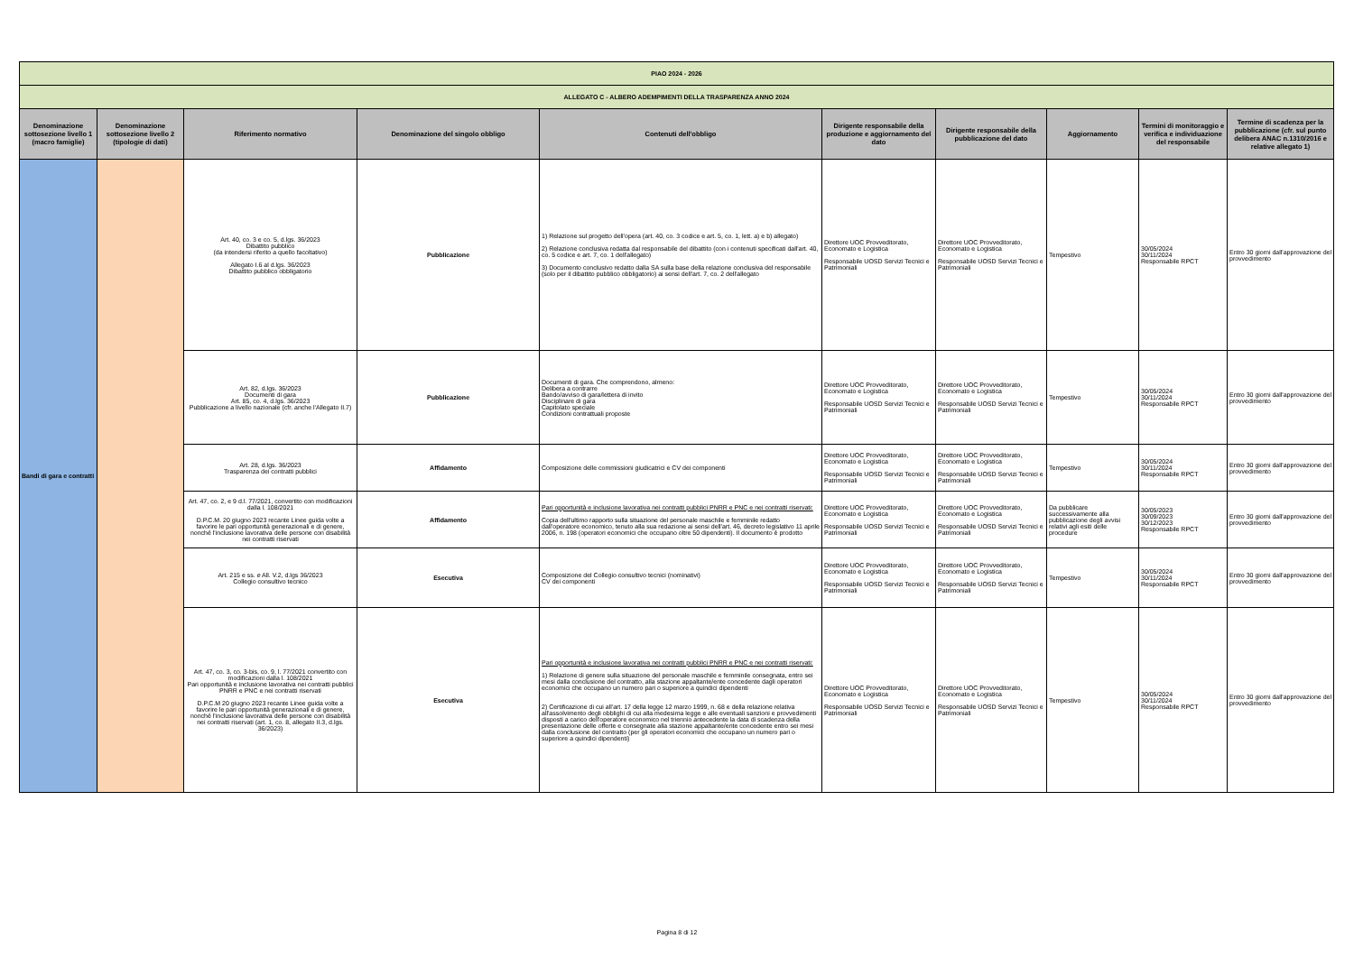| PIAO 2024 - 2026 | | | | | | | | | |
| ALLEGATO C - ALBERO ADEMPIMENTI DELLA TRASPARENZA ANNO 2024 | | | | | | | | | |
| Denominazione sottosezione livello 1 (macro famiglie) | Denominazione sottosezione livello 2 (tipologie di dati) | Riferimento normativo | Denominazione del singolo obbligo | Contenuti dell'obbligo | Dirigente responsabile della produzione e aggiornamento del dato | Dirigente responsabile della pubblicazione del dato | Aggiornamento | Termini di monitoraggio e verifica e individuazione del responsabile | Termine di scadenza per la pubblicazione (cfr. sul punto delibera ANAC n.1310/2016 e relative allegato 1) |
| Bandi di gara e contratti | | Art. 40, co. 3 e co. 5, d.lgs. 36/2023 Dibattito pubblico (da intendersi riferito a quello facoltativo) Allegato I.6 al d.lgs. 36/2023 Dibattito pubblico obbligatorio | Pubblicazione | 1) Relazione sul progetto dell'opera (art. 40, co. 3 codice e art. 5, co. 1, lett. a) e b) allegato) 2) Relazione conclusiva redatta dal responsabile del dibattito (con i contenuti specificati dall'art. 40, co. 5 codice e art. 7, co. 1 dell'allegato) 3) Documento conclusivo redatto dalla SA sulla base della relazione conclusiva del responsabile (solo per il dibattito pubblico obbligatorio) ai sensi dell'art. 7, co. 2 dell'allegato | Direttore UOC Provveditorato, Economato e Logistica Responsabile UOSD Servizi Tecnici e Patrimoniali | Direttore UOC Provveditorato, Economato e Logistica Responsabile UOSD Servizi Tecnici e Patrimoniali | Tempestivo | 30/05/2024 30/11/2024 Responsabile RPCT | Entro 30 giorni dall'approvazione del provvedimento |
| | | Art. 82, d.lgs. 36/2023 Documenti di gara Art. 85, co. 4, d.lgs. 36/2023 Pubblicazione a livello nazionale (cfr. anche l'Allegato II.7) | Pubblicazione | Documenti di gara. Che comprendono, almeno: Delibera a contrarre Bando/avviso di gara/lettera di invito Disciplinare di gara Capitolato speciale Condizioni contrattuali proposte | Direttore UOC Provveditorato, Economato e Logistica Responsabile UOSD Servizi Tecnici e Patrimoniali | Direttore UOC Provveditorato, Economato e Logistica Responsabile UOSD Servizi Tecnici e Patrimoniali | Tempestivo | 30/05/2024 30/11/2024 Responsabile RPCT | Entro 30 giorni dall'approvazione del provvedimento |
| | | Art. 28, d.lgs. 36/2023 Trasparenza dei contratti pubblici | Affidamento | Composizione delle commissioni giudicatrici e CV dei componenti | Direttore UOC Provveditorato, Economato e Logistica Responsabile UOSD Servizi Tecnici e Patrimoniali | Direttore UOC Provveditorato, Economato e Logistica Responsabile UOSD Servizi Tecnici e Patrimoniali | Tempestivo | 30/05/2024 30/11/2024 Responsabile RPCT | Entro 30 giorni dall'approvazione del provvedimento |
| | | Art. 47, co. 2, e 9 d.l. 77/2021, convertito con modificazioni dalla l. 108/2021 D.P.C.M. 20 giugno 2023 recante Linee guida volte a favorire le pari opportunità generazionali e di genere, nonché l'inclusione lavorativa delle persone con disabilità nei contratti riservati | Affidamento | Pari opportunità e inclusione lavorativa nei contratti pubblici PNRR e PNC e nei contratti riservati: Copia dell'ultimo rapporto sulla situazione del personale maschile e femminile redatto dall'operatore economico, tenuto alla sua redazione ai sensi dell'art. 46, decreto legislativo 11 aprile 2006, n. 198 (operatori economici che occupano oltre 50 dipendenti). Il documento è prodotto | Direttore UOC Provveditorato, Economato e Logistica Responsabile UOSD Servizi Tecnici e Patrimoniali | Direttore UOC Provveditorato, Economato e Logistica Responsabile UOSD Servizi Tecnici e Patrimoniali | Da pubblicare successivamente alla pubblicazione degli avvisi relativi agli esiti delle procedure | 30/05/2023 30/09/2023 30/12/2023 Responsabile RPCT | Entro 30 giorni dall'approvazione del provvedimento |
| | | Art. 215 e ss. e All. V.2, d.lgs 36/2023 Collegio consultivo tecnico | Esecutiva | Composizione del Collegio consultivo tecnici (nominativi) CV dei componenti | Direttore UOC Provveditorato, Economato e Logistica Responsabile UOSD Servizi Tecnici e Patrimoniali | Direttore UOC Provveditorato, Economato e Logistica Responsabile UOSD Servizi Tecnici e Patrimoniali | Tempestivo | 30/05/2024 30/11/2024 Responsabile RPCT | Entro 30 giorni dall'approvazione del provvedimento |
| | | Art. 47, co. 3, co. 3-bis, co. 9, l. 77/2021 convertito con modificazioni dalla l. 108/2021 Pari opportunità e inclusione lavorativa nei contratti pubblici PNRR e PNC e nei contratti riservati D.P.C.M 20 giugno 2023 recante Linee guida volte a favorire le pari opportunità generazionali e di genere, nonché l'inclusione lavorativa delle persone con disabilità nei contratti riservati (art. 1, co. 8, allegato II.3, d.lgs. 36/2023) | Esecutiva | Pari opportunità e inclusione lavorativa nei contratti pubblici PNRR e PNC e nei contratti riservati: 1) Relazione di genere sulla situazione del personale maschile e femminile consegnata, entro sei mesi dalla conclusione del contratto, alla stazione appaltante/ente concedente dagli operatori economici che occupano un numero pari o superiore a quindici dipendenti 2) Certificazione di cui all'art. 17 della legge 12 marzo 1999, n. 68 e della relazione relativa all'assolvimento degli obblighi di cui alla medesima legge e alle eventuali sanzioni e provvedimenti disposti a carico dell'operatore economico nel triennio antecedente la data di scadenza della presentazione delle offerte e consegnate alla stazione appaltante/ente concedente entro sei mesi dalla conclusione del contratto (per gli operatori economici che occupano un numero pari o superiore a quindici dipendenti) | Direttore UOC Provveditorato, Economato e Logistica Responsabile UOSD Servizi Tecnici e Patrimoniali | Direttore UOC Provveditorato, Economato e Logistica Responsabile UOSD Servizi Tecnici e Patrimoniali | Tempestivo | 30/05/2024 30/11/2024 Responsabile RPCT | Entro 30 giorni dall'approvazione del provvedimento |
Pagina 8 di 12